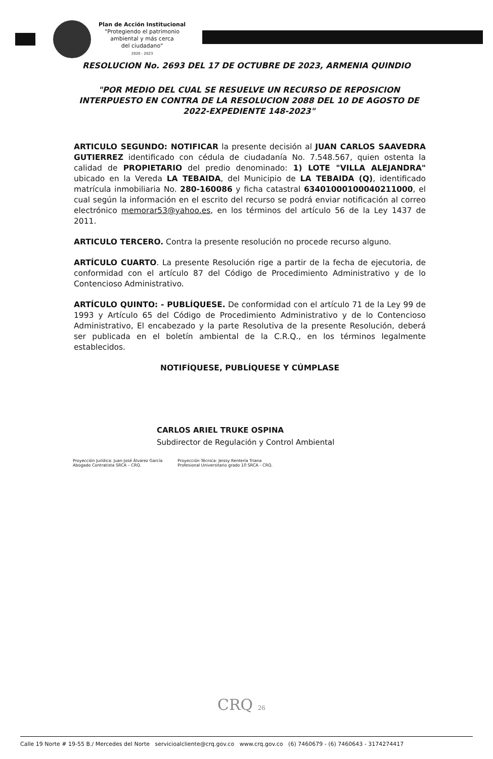Plan de Acción Institucional
"Protegiendo el patrimonio
ambiental y más cerca
del ciudadano"
2020 - 2023
RESOLUCION No. 2693 DEL 17 DE OCTUBRE DE 2023, ARMENIA QUINDIO
"POR MEDIO DEL CUAL SE RESUELVE UN RECURSO DE REPOSICION INTERPUESTO EN CONTRA DE LA RESOLUCION 2088 DEL 10 DE AGOSTO DE 2022-EXPEDIENTE 148-2023"
ARTICULO SEGUNDO: NOTIFICAR la presente decisión al JUAN CARLOS SAAVEDRA GUTIERREZ identificado con cédula de ciudadanía No. 7.548.567, quien ostenta la calidad de PROPIETARIO del predio denominado: 1) LOTE "VILLA ALEJANDRA" ubicado en la Vereda LA TEBAIDA, del Municipio de LA TEBAIDA (Q), identificado matrícula inmobiliaria No. 280-160086 y ficha catastral 63401000100040211000, el cual según la información en el escrito del recurso se podrá enviar notificación al correo electrónico memorar53@yahoo.es, en los términos del artículo 56 de la Ley 1437 de 2011.
ARTICULO TERCERO. Contra la presente resolución no procede recurso alguno.
ARTÍCULO CUARTO. La presente Resolución rige a partir de la fecha de ejecutoria, de conformidad con el artículo 87 del Código de Procedimiento Administrativo y de lo Contencioso Administrativo.
ARTÍCULO QUINTO: - PUBLÍQUESE. De conformidad con el artículo 71 de la Ley 99 de 1993 y Artículo 65 del Código de Procedimiento Administrativo y de lo Contencioso Administrativo, El encabezado y la parte Resolutiva de la presente Resolución, deberá ser publicada en el boletín ambiental de la C.R.Q., en los términos legalmente establecidos.
NOTIFÍQUESE, PUBLÍQUESE Y CÚMPLASE
CARLOS ARIEL TRUKE OSPINA
Subdirector de Regulación y Control Ambiental
Proyección Jurídica: Juan José Álvarez García
Abogado Contratista SRCA – CRQ.
Proyección Técnica: Jeissy Rentería Triana
Profesional Universitario grado 10 SRCA - CRQ.
CRQ 26
Calle 19 Norte # 19-55 B./ Mercedes del Norte servicioalcliente@crq.gov.co www.crq.gov.co (6) 7460679 - (6) 7460643 - 3174274417